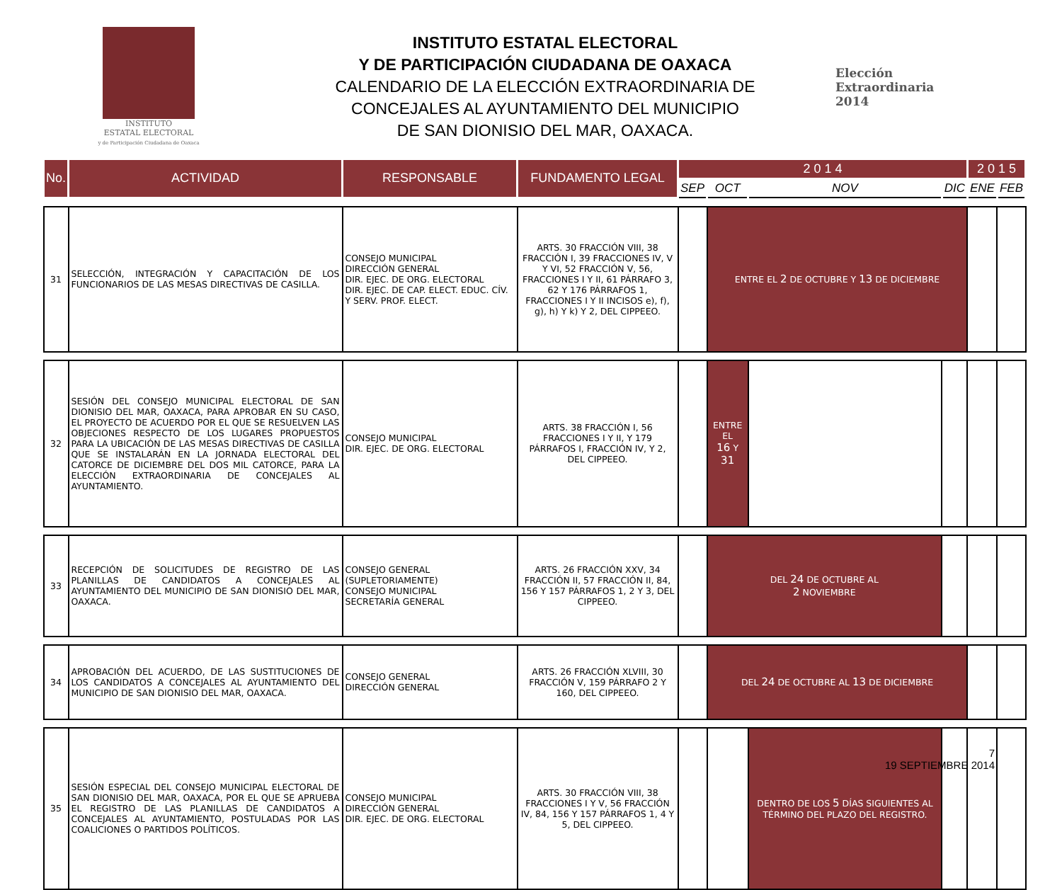INSTITUTO
ESTATAL ELECTORAL
y de Participación Ciudadana de Oaxaca
INSTITUTO ESTATAL ELECTORAL
Y DE PARTICIPACIÓN CIUDADANA DE OAXACA
CALENDARIO DE LA ELECCIÓN EXTRAORDINARIA DE
CONCEJALES AL AYUNTAMIENTO DEL MUNICIPIO
DE SAN DIONISIO DEL MAR, OAXACA.
Elección
Extraordinaria
2014
| No. | ACTIVIDAD | RESPONSABLE | FUNDAMENTO LEGAL | 2 0 1 4 | | | | 2 0 1 5 | |
| --- | --- | --- | --- | --- | --- | --- | --- | --- | --- |
| | | | | SEP | OCT | NOV | DIC | ENE | FEB |
| 31 | SELECCIÓN, INTEGRACIÓN Y CAPACITACIÓN DE LOS FUNCIONARIOS DE LAS MESAS DIRECTIVAS DE CASILLA. | CONSEJO MUNICIPAL DIRECCIÓN GENERAL DIR. EJEC. DE ORG. ELECTORAL DIR. EJEC. DE CAP. ELECT. EDUC. CÍV. Y SERV. PROF. ELECT. | ARTS. 30 FRACCIÓN VIII, 38 FRACCIÓN I, 39 FRACCIONES IV, V Y VI, 52 FRACCIÓN V, 56, FRACCIONES I Y II, 61 PÁRRAFO 3, 62 Y 176 PÁRRAFOS 1, FRACCIONES I Y II INCISOS e), f), g), h) Y k) Y 2, DEL CIPPEEO. | | ENTRE EL 2 DE OCTUBRE Y 13 DE DICIEMBRE | | | | |
| 32 | SESIÓN DEL CONSEJO MUNICIPAL ELECTORAL DE SAN DIONISIO DEL MAR, OAXACA, PARA APROBAR EN SU CASO, EL PROYECTO DE ACUERDO POR EL QUE SE RESUELVEN LAS OBJECIONES RESPECTO DE LOS LUGARES PROPUESTOS PARA LA UBICACIÓN DE LAS MESAS DIRECTIVAS DE CASILLA QUE SE INSTALARÁN EN LA JORNADA ELECTORAL DEL CATORCE DE DICIEMBRE DEL DOS MIL CATORCE, PARA LA ELECCIÓN EXTRAORDINARIA DE CONCEJALES AL AYUNTAMIENTO. | CONSEJO MUNICIPAL DIR. EJEC. DE ORG. ELECTORAL | ARTS. 38 FRACCIÓN I, 56 FRACCIONES I Y II, Y 179 PÁRRAFOS I, FRACCIÓN IV, Y 2, DEL CIPPEEO. | | ENTRE EL 16 Y 31 | | | | |
| 33 | RECEPCIÓN DE SOLICITUDES DE REGISTRO DE LAS PLANILLAS DE CANDIDATOS A CONCEJALES AL AYUNTAMIENTO DEL MUNICIPIO DE SAN DIONISIO DEL MAR, OAXACA. | CONSEJO GENERAL (SUPLETORIAMENTE) CONSEJO MUNICIPAL SECRETARÍA GENERAL | ARTS. 26 FRACCIÓN XXV, 34 FRACCIÓN II, 57 FRACCIÓN II, 84, 156 Y 157 PÁRRAFOS 1, 2 Y 3, DEL CIPPEEO. | | DEL 24 DE OCTUBRE AL 2 NOVIEMBRE | | | | |
| 34 | APROBACIÓN DEL ACUERDO, DE LAS SUSTITUCIONES DE LOS CANDIDATOS A CONCEJALES AL AYUNTAMIENTO DEL MUNICIPIO DE SAN DIONISIO DEL MAR, OAXACA. | CONSEJO GENERAL DIRECCIÓN GENERAL | ARTS. 26 FRACCIÓN XLVIII, 30 FRACCIÓN V, 159 PÁRRAFO 2 Y 160, DEL CIPPEEO. | | DEL 24 DE OCTUBRE AL 13 DE DICIEMBRE | | | | |
| 35 | SESIÓN ESPECIAL DEL CONSEJO MUNICIPAL ELECTORAL DE SAN DIONISIO DEL MAR, OAXACA, POR EL QUE SE APRUEBA EL REGISTRO DE LAS PLANILLAS DE CANDIDATOS A CONCEJALES AL AYUNTAMIENTO, POSTULADAS POR LAS COALICIONES O PARTIDOS POLÍTICOS. | CONSEJO MUNICIPAL DIRECCIÓN GENERAL DIR. EJEC. DE ORG. ELECTORAL | ARTS. 30 FRACCIÓN VIII, 38 FRACCIONES I Y V, 56 FRACCIÓN IV, 84, 156 Y 157 PÁRRAFOS 1, 4 Y 5, DEL CIPPEEO. | | | DENTRO DE LOS 5 DÍAS SIGUIENTES AL TÉRMINO DEL PLAZO DEL REGISTRO. | | | |
7
19 SEPTIEMBRE 2014